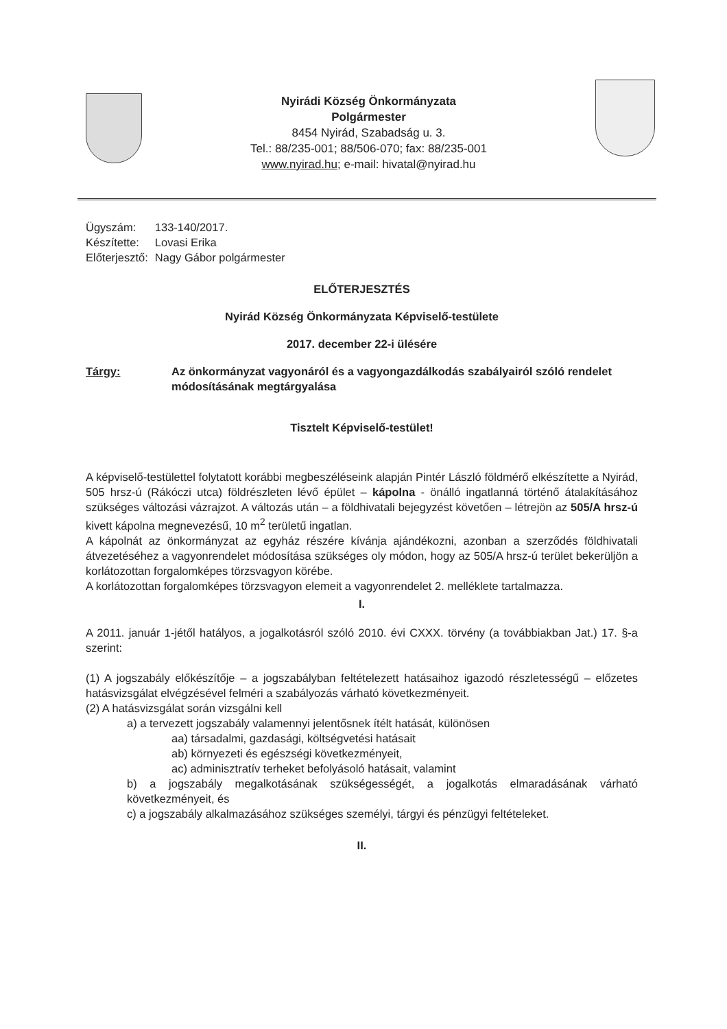Nyirádi Község Önkormányzata
Polgármester
8454 Nyirád, Szabadság u. 3.
Tel.: 88/235-001; 88/506-070; fax: 88/235-001
www.nyirad.hu; e-mail: hivatal@nyirad.hu
| Ügyszám: | 133-140/2017. |
| Készítette: | Lovasi Erika |
| Előterjesztő: | Nagy Gábor polgármester |
ELŐTERJESZTÉS
Nyirád Község Önkormányzata Képviselő-testülete
2017. december 22-i ülésére
Tárgy: Az önkormányzat vagyonáról és a vagyongazdálkodás szabályairól szóló rendelet módosításának megtárgyalása
Tisztelt Képviselő-testület!
A képviselő-testülettel folytatott korábbi megbeszéléseink alapján Pintér László földmérő elkészítette a Nyirád, 505 hrsz-ú (Rákóczi utca) földrészleten lévő épület – kápolna - önálló ingatlanná történő átalakításához szükséges változási vázrajzot. A változás után – a földhivatali bejegyzést követően – létrejön az 505/A hrsz-ú kivett kápolna megnevezésű, 10 m<sup>2</sup> területű ingatlan.
A kápolnát az önkormányzat az egyház részére kívánja ajándékozni, azonban a szerződés földhivatali átvezetéséhez a vagyonrendelet módosítása szükséges oly módon, hogy az 505/A hrsz-ú terület bekerüljön a korlátozottan forgalomképes törzsvagyon körébe.
A korlátozottan forgalomképes törzsvagyon elemeit a vagyonrendelet 2. melléklete tartalmazza.
I.
A 2011. január 1-jétől hatályos, a jogalkotásról szóló 2010. évi CXXX. törvény (a továbbiakban Jat.) 17. §-a szerint:
(1) A jogszabály előkészítője – a jogszabályban feltételezett hatásaihoz igazodó részletességű – előzetes hatásvizsgálat elvégzésével felméri a szabályozás várható következményeit.
(2) A hatásvizsgálat során vizsgálni kell
a) a tervezett jogszabály valamennyi jelentősnek ítélt hatását, különösen
aa) társadalmi, gazdasági, költségvetési hatásait
ab) környezeti és egészségi következményeit,
ac) adminisztratív terheket befolyásoló hatásait, valamint
b) a jogszabály megalkotásának szükségességét, a jogalkotás elmaradásának várható következményeit, és
c) a jogszabály alkalmazásához szükséges személyi, tárgyi és pénzügyi feltételeket.
II.